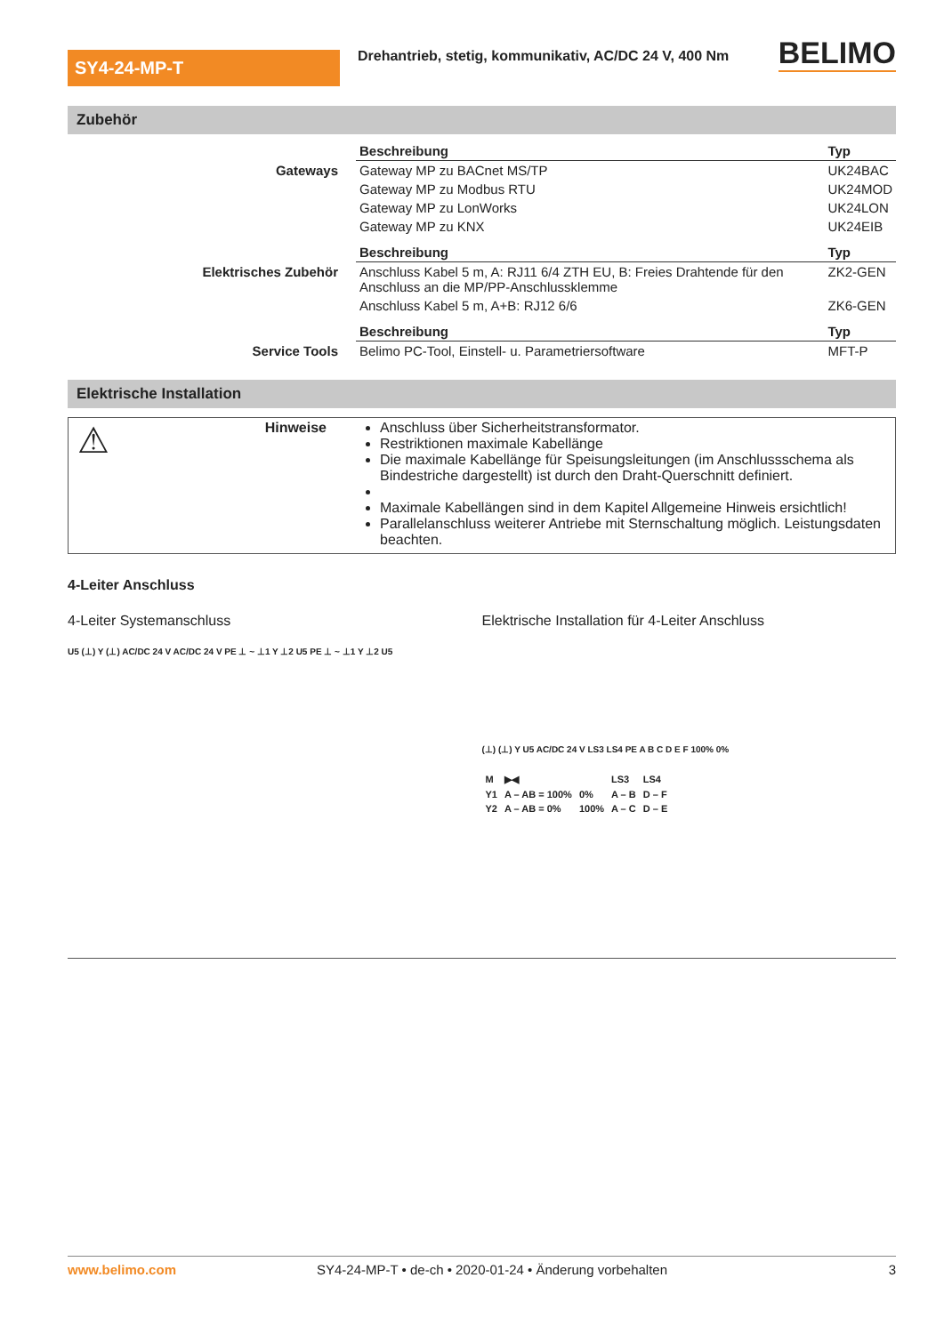SY4-24-MP-T
Drehantrieb, stetig, kommunikativ, AC/DC 24 V, 400 Nm
BELIMO
Zubehör
| | Beschreibung | Typ |
| Gateways | Gateway MP zu BACnet MS/TP | UK24BAC |
| | Gateway MP zu Modbus RTU | UK24MOD |
| | Gateway MP zu LonWorks | UK24LON |
| | Gateway MP zu KNX | UK24EIB |
| | Beschreibung | Typ |
| Elektrisches Zubehör | Anschluss Kabel 5 m, A: RJ11 6/4 ZTH EU, B: Freies Drahtende für den Anschluss an die MP/PP-Anschlussklemme | ZK2-GEN |
| | Anschluss Kabel 5 m, A+B: RJ12 6/6 | ZK6-GEN |
| | Beschreibung | Typ |
| Service Tools | Belimo PC-Tool, Einstell- u. Parametriersoftware | MFT-P |
Elektrische Installation
⚠
Hinweise Anschluss über Sicherheitstransformator.
Restriktionen maximale Kabellänge
Die maximale Kabellänge für Speisungsleitungen (im Anschlussschema als Bindestriche dargestellt) ist durch den Draht-Querschnitt definiert.
Maximale Kabellängen sind in dem Kapitel Allgemeine Hinweis ersichtlich!
Parallelanschluss weiterer Antriebe mit Sternschaltung möglich. Leistungsdaten beachten.
4-Leiter Anschluss
4-Leiter Systemanschluss Elektrische Installation für 4-Leiter Anschluss
U5 (⊥) Y (⊥) AC/DC 24 V AC/DC 24 V PE ⊥ ~ ⊥1 Y ⊥2 U5 PE ⊥ ~ ⊥1 Y ⊥2 U5
(⊥) (⊥) Y U5 AC/DC 24 V LS3 LS4 PE A B C D E F 100% 0%
| M | ▶◀ | | LS3 | LS4 |
| Y1 | A – AB = 100% | 0% | A – B | D – F |
| Y2 | A – AB = 0% | 100% | A – C | D – E |
www.belimo.com SY4-24-MP-T • de-ch • 2020-01-24 • Änderung vorbehalten 3